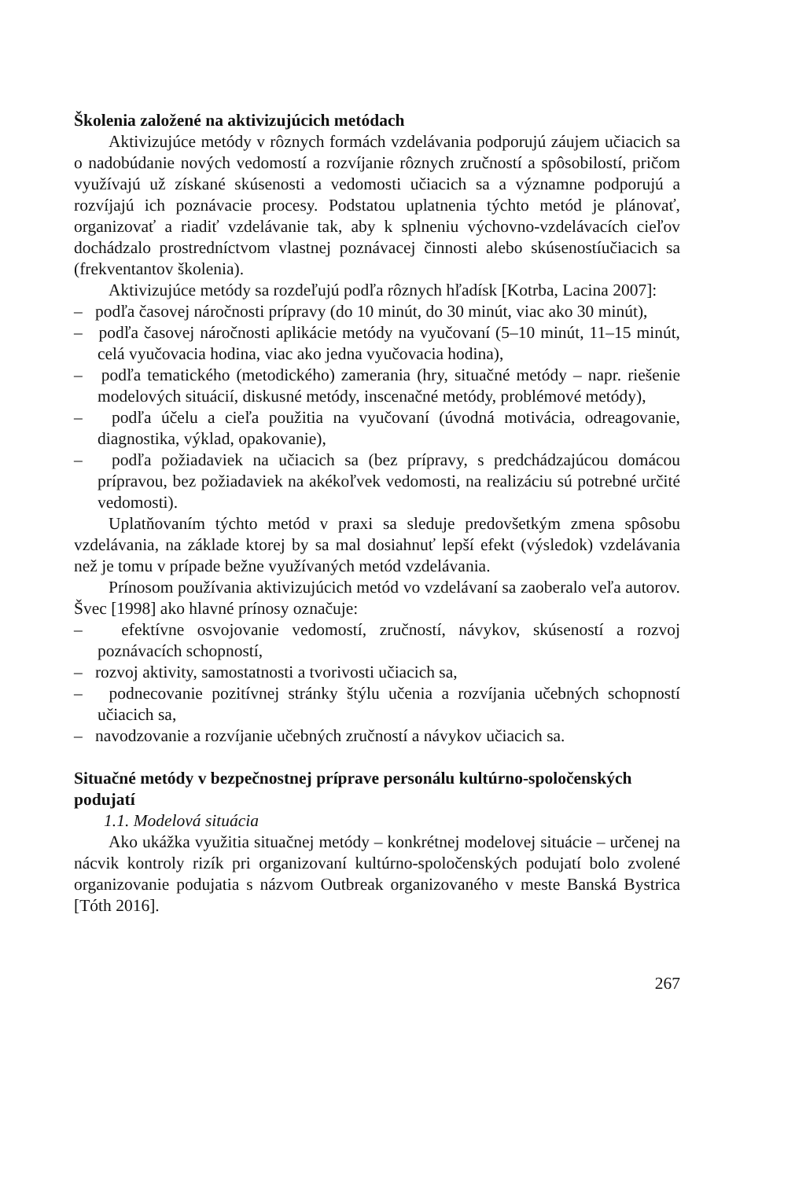Školenia založené na aktivizujúcich metódach
Aktivizujúce metódy v rôznych formách vzdelávania podporujú záujem učiacich sa o nadobúdanie nových vedomostí a rozvíjanie rôznych zručností a spôsobilostí, pričom využívajú už získané skúsenosti a vedomosti učiacich sa a významne podporujú a rozvíjajú ich poznávacie procesy. Podstatou uplatnenia týchto metód je plánovať, organizovať a riadiť vzdelávanie tak, aby k splneniu výchovno-vzdelávacích cieľov dochádzalo prostredníctvom vlastnej poznávacej činnosti alebo skúsenostíučiacich sa (frekventantov školenia).
Aktivizujúce metódy sa rozdeľujú podľa rôznych hľadísk [Kotrba, Lacina 2007]:
– podľa časovej náročnosti prípravy (do 10 minút, do 30 minút, viac ako 30 minút),
– podľa časovej náročnosti aplikácie metódy na vyučovaní (5–10 minút, 11–15 minút, celá vyučovacia hodina, viac ako jedna vyučovacia hodina),
– podľa tematického (metodického) zamerania (hry, situačné metódy – napr. riešenie modelových situácií, diskusné metódy, inscenačné metódy, problémové metódy),
– podľa účelu a cieľa použitia na vyučovaní (úvodná motivácia, odreagovanie, diagnostika, výklad, opakovanie),
– podľa požiadaviek na učiacich sa (bez prípravy, s predchádzajúcou domácou prípravou, bez požiadaviek na akékoľvek vedomosti, na realizáciu sú potrebné určité vedomosti).
Uplatňovaním týchto metód v praxi sa sleduje predovšetkým zmena spôsobu vzdelávania, na základe ktorej by sa mal dosiahnuť lepší efekt (výsledok) vzdelávania než je tomu v prípade bežne využívaných metód vzdelávania.
Prínosom používania aktivizujúcich metód vo vzdelávaní sa zaoberalo veľa autorov. Švec [1998] ako hlavné prínosy označuje:
– efektívne osvojovanie vedomostí, zručností, návykov, skúseností a rozvoj poznávacích schopností,
– rozvoj aktivity, samostatnosti a tvorivosti učiacich sa,
– podnecovanie pozitívnej stránky štýlu učenia a rozvíjania učebných schopností učiacich sa,
– navodzovanie a rozvíjanie učebných zručností a návykov učiacich sa.
Situačné metódy v bezpečnostnej príprave personálu kultúrno-spoločenských podujatí
1.1. Modelová situácia
Ako ukážka využitia situačnej metódy – konkrétnej modelovej situácie – určenej na nácvik kontroly rizík pri organizovaní kultúrno-spoločenských podujatí bolo zvolené organizovanie podujatia s názvom Outbreak organizovaného v meste Banská Bystrica [Tóth 2016].
267